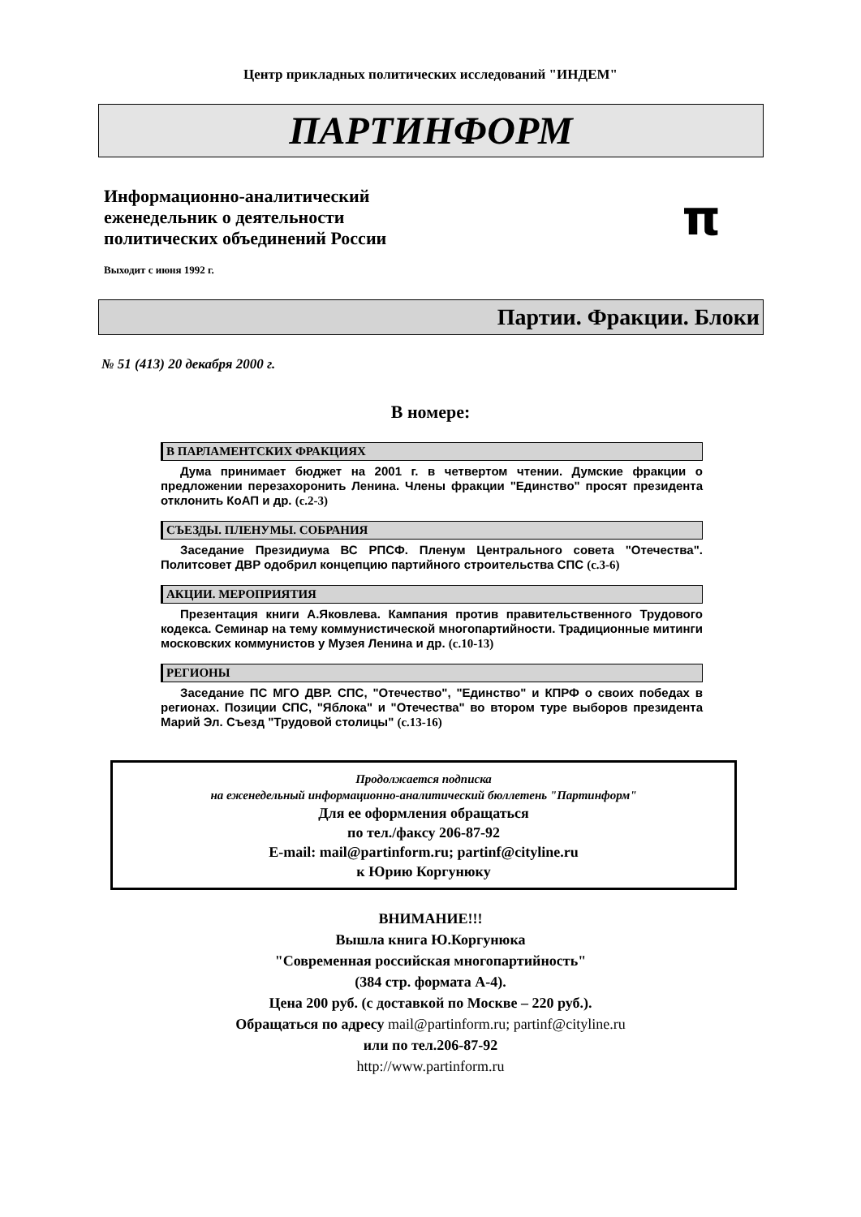Центр прикладных политических исследований "ИНДЕМ"
ПАРТИНФОРМ
Информационно-аналитический
еженедельник о деятельности
политических объединений России
π
Выходит с июня 1992 г.
Партии. Фракции. Блоки
№ 51 (413) 20 декабря 2000 г.
В номере:
В ПАРЛАМЕНТСКИХ ФРАКЦИЯХ
Дума принимает бюджет на 2001 г. в четвертом чтении. Думские фракции о предложении перезахоронить Ленина. Члены фракции "Единство" просят президента отклонить КоАП и др. (с.2-3)
СЪЕЗДЫ. ПЛЕНУМЫ. СОБРАНИЯ
Заседание Президиума ВС РПСФ. Пленум Центрального совета "Отечества". Политсовет ДВР одобрил концепцию партийного строительства СПС (с.3-6)
АКЦИИ. МЕРОПРИЯТИЯ
Презентация книги А.Яковлева. Кампания против правительственного Трудового кодекса. Семинар на тему коммунистической многопартийности. Традиционные митинги московских коммунистов у Музея Ленина и др. (с.10-13)
РЕГИОНЫ
Заседание ПС МГО ДВР. СПС, "Отечество", "Единство" и КПРФ о своих победах в регионах. Позиции СПС, "Яблока" и "Отечества" во втором туре выборов президента Марий Эл. Съезд "Трудовой столицы" (с.13-16)
Продолжается подписка
на еженедельный информационно-аналитический бюллетень "Партинформ"
Для ее оформления обращаться
по тел./факсу 206-87-92
E-mail: mail@partinform.ru; partinf@cityline.ru
к Юрию Коргунюку
ВНИМАНИЕ!!!
Вышла книга Ю.Коргунюка
"Современная российская многопартийность"
(384 стр. формата А-4).
Цена 200 руб. (с доставкой по Москве – 220 руб.).
Обращаться по адресу mail@partinform.ru; partinf@cityline.ru
или по тел.206-87-92
http://www.partinform.ru